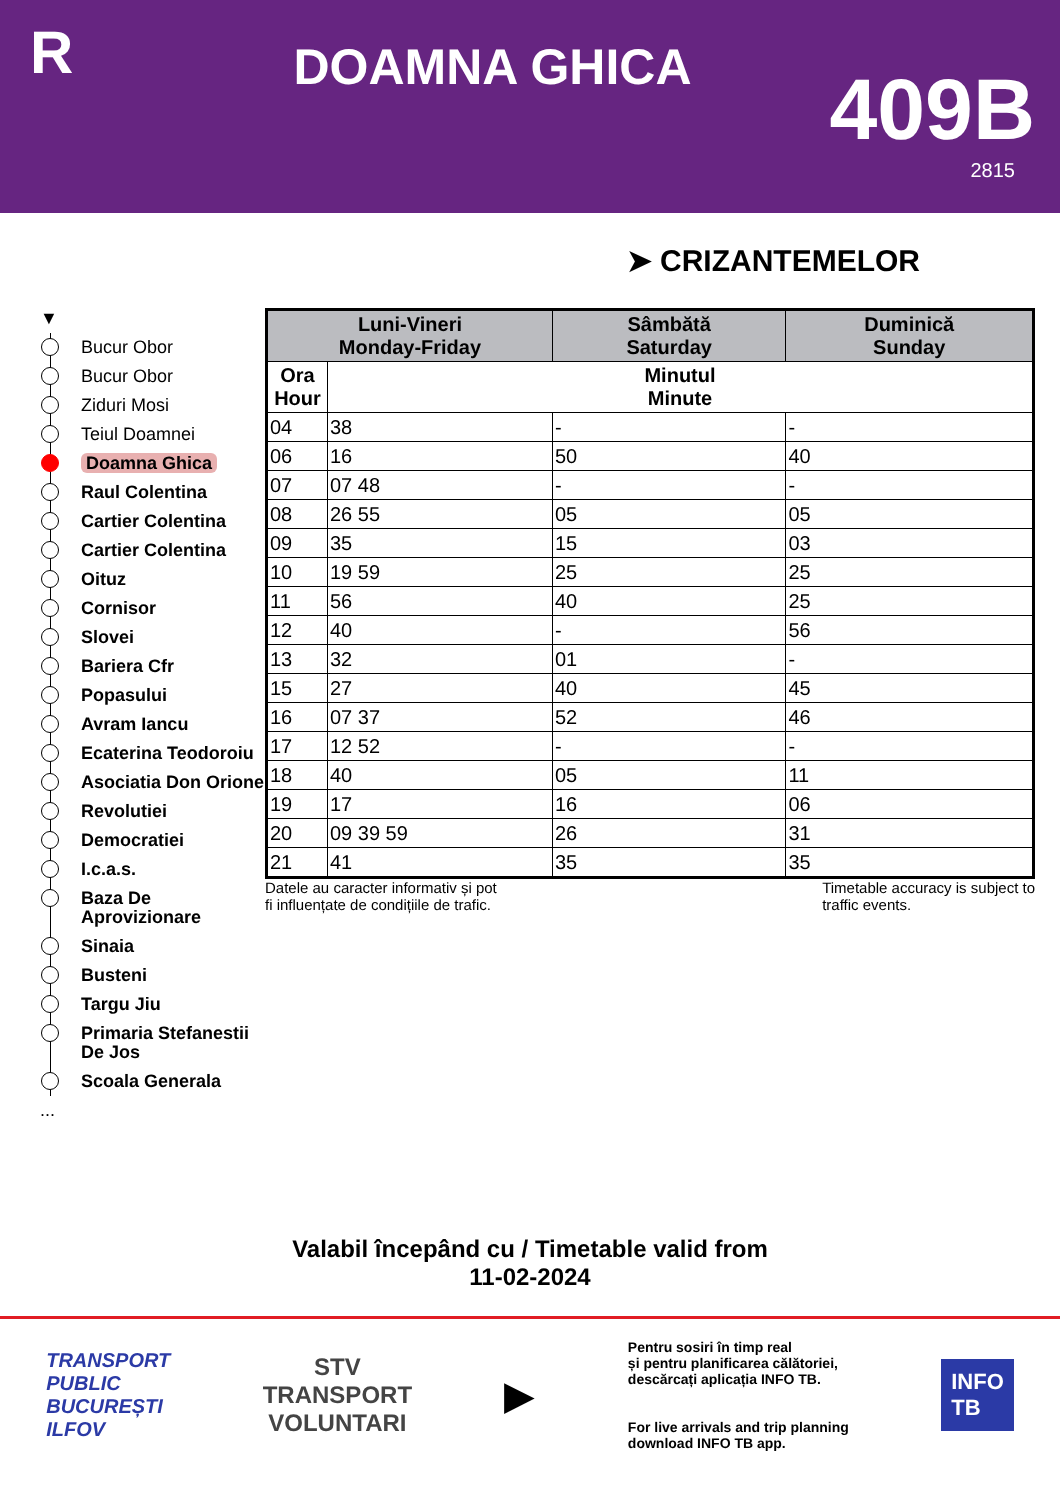R
DOAMNA GHICA
409B
2815
➤ CRIZANTEMELOR
▼
Bucur Obor
Bucur Obor
Ziduri Mosi
Teiul Doamnei
Doamna Ghica
Raul Colentina
Cartier Colentina
Cartier Colentina
Oituz
Cornisor
Slovei
Bariera Cfr
Popasului
Avram Iancu
Ecaterina Teodoroiu
Asociatia Don Orione
Revolutiei
Democratiei
I.c.a.s.
Baza De Aprovizionare
Sinaia
Busteni
Targu Jiu
Primaria Stefanestii De Jos
Scoala Generala
...
| Luni-Vineri Monday-Friday | | Sâmbătă Saturday | Duminică Sunday |
| --- | --- | --- | --- |
| Ora Hour | Minutul Minute | | |
| 04 | 38 | - | - |
| 06 | 16 | 50 | 40 |
| 07 | 07 48 | - | - |
| 08 | 26 55 | 05 | 05 |
| 09 | 35 | 15 | 03 |
| 10 | 19 59 | 25 | 25 |
| 11 | 56 | 40 | 25 |
| 12 | 40 | - | 56 |
| 13 | 32 | 01 | - |
| 15 | 27 | 40 | 45 |
| 16 | 07 37 | 52 | 46 |
| 17 | 12 52 | - | - |
| 18 | 40 | 05 | 11 |
| 19 | 17 | 16 | 06 |
| 20 | 09 39 59 | 26 | 31 |
| 21 | 41 | 35 | 35 |
Datele au caracter informativ și pot
fi influențate de condițiile de trafic. Timetable accuracy is subject to
traffic events.
Valabil începând cu / Timetable valid from
11-02-2024
TRANSPORT
PUBLIC
BUCUREȘTI
ILFOV
STV
TRANSPORT
VOLUNTARI
▶
Pentru sosiri în timp real
și pentru planificarea călătoriei,
descărcați aplicația INFO TB.
For live arrivals and trip planning
download INFO TB app.
INFO
TB